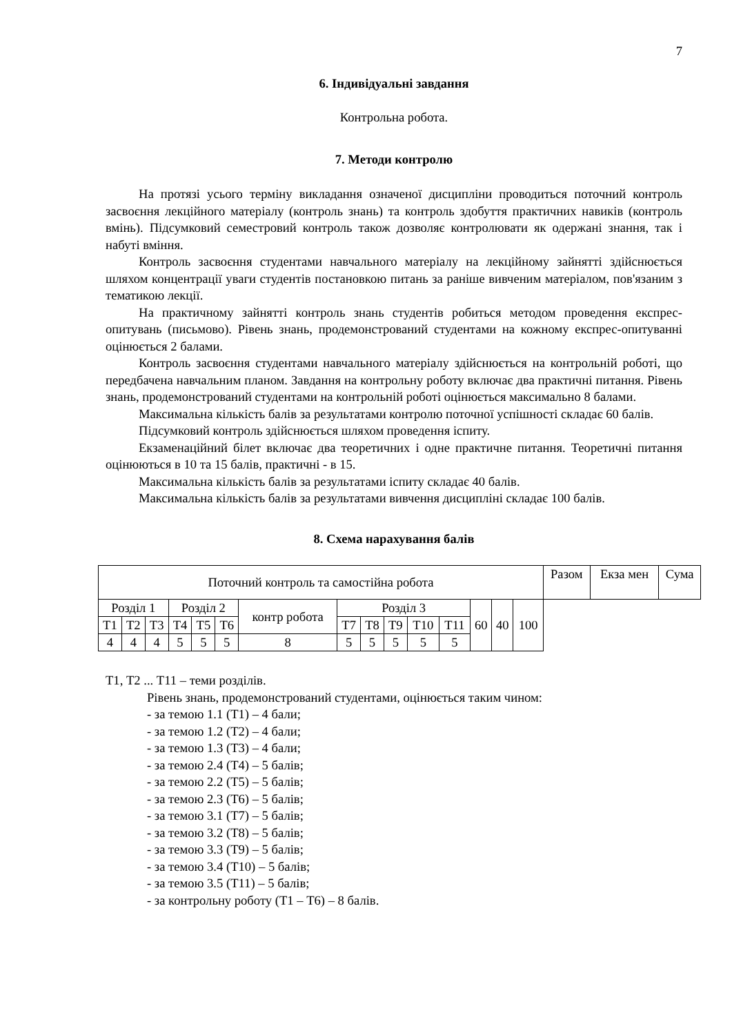7
6. Індивідуальні завдання
Контрольна робота.
7. Методи контролю
На протязі усього терміну викладання означеної дисципліни проводиться поточний контроль засвоєння лекційного матеріалу (контроль знань) та контроль здобуття практичних навиків (контроль вмінь). Підсумковий семестровий контроль також дозволяє контролювати як одержані знання, так і набуті вміння.
Контроль засвоєння студентами навчального матеріалу на лекційному зайнятті здійснюється шляхом концентрації уваги студентів постановкою питань за раніше вивченим матеріалом, пов'язаним з тематикою лекції.
На практичному зайнятті контроль знань студентів робиться методом проведення експрес-опитувань (письмово). Рівень знань, продемонстрований студентами на кожному експрес-опитуванні оцінюється 2 балами.
Контроль засвоєння студентами навчального матеріалу здійснюється на контрольній роботі, що передбачена навчальним планом. Завдання на контрольну роботу включає два практичні питання. Рівень знань, продемонстрований студентами на контрольній роботі оцінюється максимально 8 балами.
Максимальна кількість балів за результатами контролю поточної успішності складає 60 балів.
Підсумковий контроль здійснюється шляхом проведення іспиту.
Екзаменаційний білет включає два теоретичних і одне практичне питання. Теоретичні питання оцінюються в 10 та 15 балів, практичні - в 15.
Максимальна кількість балів за результатами іспиту складає 40 балів.
Максимальна кількість балів за результатами вивчення дисципліні складає 100 балів.
8. Схема нарахування балів
| Поточний контроль та самостійна робота | | | | | | | | | | | | | Разом | Екза мен | Сума |
| Розділ 1 | | | Розділ 2 | | | контр робота | Розділ 3 | | | | | | 60 | 40 | 100 |
| Т1 | Т2 | Т3 | Т4 | Т5 | Т6 | | Т7 | Т8 | Т9 | Т10 | Т11 | | | | |
| 4 | 4 | 4 | 5 | 5 | 5 | 8 | 5 | 5 | 5 | 5 | 5 | | | | |
Т1, Т2 ... Т11 – теми розділів.
Рівень знань, продемонстрований студентами, оцінюється таким чином:
- за темою 1.1 (Т1) – 4 бали;
- за темою 1.2 (Т2) – 4 бали;
- за темою 1.3 (Т3) – 4 бали;
- за темою 2.4 (Т4) – 5 балів;
- за темою 2.2 (Т5) – 5 балів;
- за темою 2.3 (Т6) – 5 балів;
- за темою 3.1 (Т7) – 5 балів;
- за темою 3.2 (Т8) – 5 балів;
- за темою 3.3 (Т9) – 5 балів;
- за темою 3.4 (Т10) – 5 балів;
- за темою 3.5 (Т11) – 5 балів;
- за контрольну роботу (Т1 – Т6) – 8 балів.